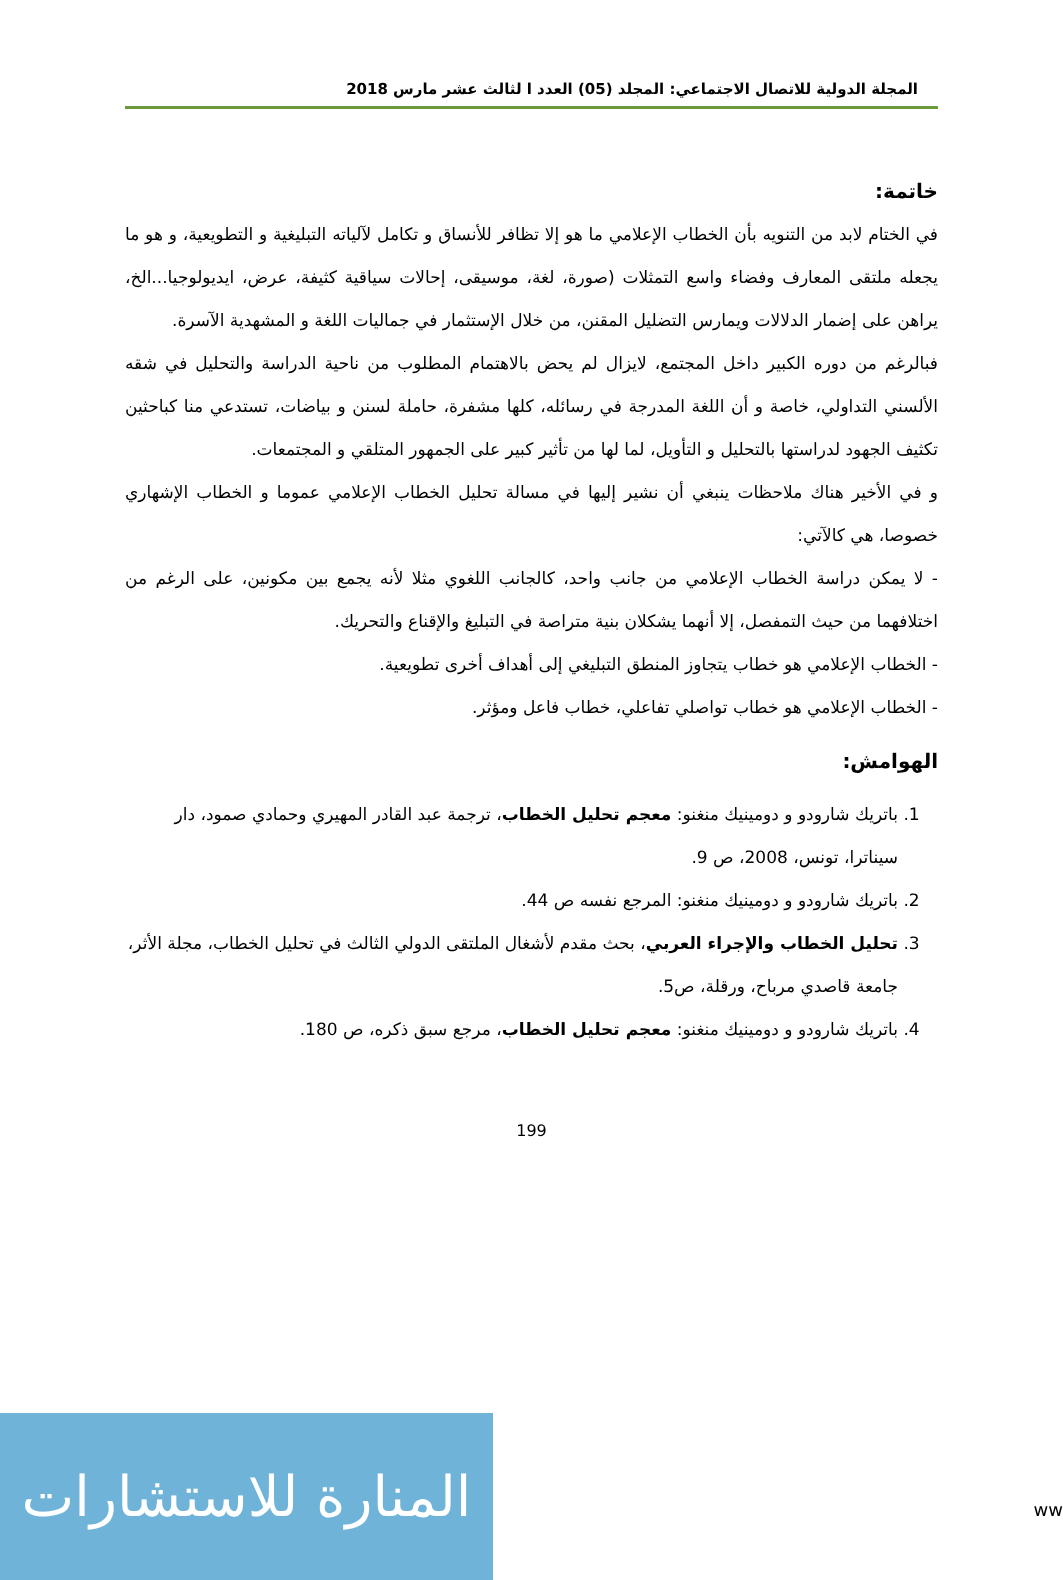المجلة الدولية للاتصال الاجتماعي: المجلد (05) العدد ا لثالث عشر مارس 2018
خاتمة:
في الختام لابد من التنويه بأن الخطاب الإعلامي ما هو إلا تظافر للأنساق و تكامل لآلياته التبليغية و التطويعية، و هو ما يجعله ملتقى المعارف وفضاء واسع التمثلات (صورة، لغة، موسيقى، إحالات سياقية كثيفة، عرض، ايديولوجيا...الخ، يراهن على إضمار الدلالات ويمارس التضليل المقنن، من خلال الإستثمار في جماليات اللغة و المشهدية الآسرة.
فبالرغم من دوره الكبير داخل المجتمع، لايزال لم يحض بالاهتمام المطلوب من ناحية الدراسة والتحليل في شقه الألسني التداولي، خاصة و أن اللغة المدرجة في رسائله، كلها مشفرة، حاملة لسنن و بياضات، تستدعي منا كباحثين تكثيف الجهود لدراستها بالتحليل و التأويل، لما لها من تأثير كبير على الجمهور المتلقي و المجتمعات.
و في الأخير هناك ملاحظات ينبغي أن نشير إليها في مسالة تحليل الخطاب الإعلامي عموما و الخطاب الإشهاري خصوصا، هي كالآتي:
- لا يمكن دراسة الخطاب الإعلامي من جانب واحد، كالجانب اللغوي مثلا لأنه يجمع بين مكونين، على الرغم من اختلافهما من حيث التمفصل، إلا أنهما يشكلان بنية متراصة في التبليغ والإقناع والتحريك.
- الخطاب الإعلامي هو خطاب يتجاوز المنطق التبليغي إلى أهداف أخرى تطويعية.
- الخطاب الإعلامي هو خطاب تواصلي تفاعلي، خطاب فاعل ومؤثر.
الهوامش:
1. باتريك شارودو و دومينيك منغنو: معجم تحليل الخطاب، ترجمة عبد القادر المهيري وحمادي صمود، دار سيناترا، تونس، 2008، ص 9.
2. باتريك شارودو و دومينيك منغنو: المرجع نفسه ص 44.
3. تحليل الخطاب والإجراء العربي، بحث مقدم لأشغال الملتقى الدولي الثالث في تحليل الخطاب، مجلة الأثر، جامعة قاصدي مرباح، ورقلة، ص5.
4. باتريك شارودو و دومينيك منغنو: معجم تحليل الخطاب، مرجع سبق ذكره، ص 180.
199
المنارة للاستشارات
ww